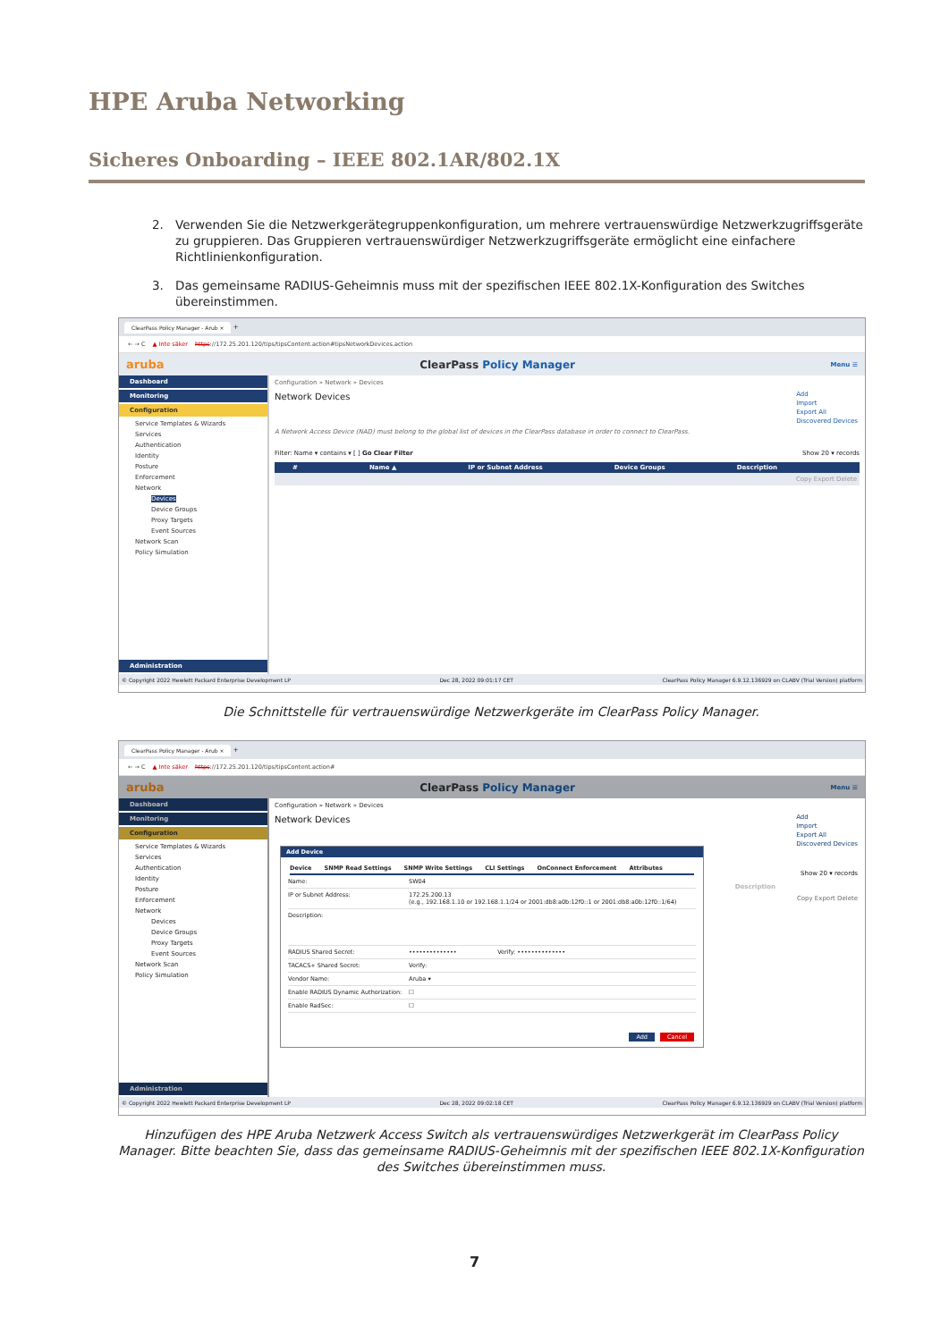HPE Aruba Networking
Sicheres Onboarding – IEEE 802.1AR/802.1X
2. Verwenden Sie die Netzwerkgerätegruppenkonfiguration, um mehrere vertrauenswürdige Netzwerkzugriffsgeräte zu gruppieren. Das Gruppieren vertrauenswürdiger Netzwerkzugriffsgeräte ermöglicht eine einfachere Richtlinienkonfiguration.
3. Das gemeinsame RADIUS-Geheimnis muss mit der spezifischen IEEE 802.1X-Konfiguration des Switches übereinstimmen.
ClearPass Policy Manager - Arub × +
← → C ▲ Inte säker https://172.25.201.120/tips/tipsContent.action#tipsNetworkDevices.action
aruba ClearPass Policy Manager Menu ☰
Dashboard
Monitoring
Configuration
Service Templates & Wizards
Services
Authentication
Identity
Posture
Enforcement
Network
Devices
Device Groups
Proxy Targets
Event Sources
Network Scan
Policy Simulation
Administration
Configuration » Network » Devices
Network Devices
Add
Import
Export All
Discovered Devices
A Network Access Device (NAD) must belong to the global list of devices in the ClearPass database in order to connect to ClearPass.
Filter: Name ▾ contains ▾ [ ] Go Clear Filter Show 20 ▾ records
# Name ▲ IP or Subnet Address Device Groups Description
Copy Export Delete
© Copyright 2022 Hewlett Packard Enterprise Development LP Dec 28, 2022 09:01:17 CET ClearPass Policy Manager 6.9.12.136929 on CLABV (Trial Version) platform
Die Schnittstelle für vertrauenswürdige Netzwerkgeräte im ClearPass Policy Manager.
ClearPass Policy Manager - Arub × +
← → C ▲ Inte säker https://172.25.201.120/tips/tipsContent.action#
aruba ClearPass Policy Manager Menu ☰
Dashboard
Monitoring
Configuration
Service Templates & Wizards
Services
Authentication
Identity
Posture
Enforcement
Network
Devices
Device Groups
Proxy Targets
Event Sources
Network Scan
Policy Simulation
Administration
Configuration » Network » Devices
Network Devices
Add
Import
Export All
Discovered Devices
Show 20 ▾ records
Description
Copy Export Delete
© Copyright 2022 Hewlett Packard Enterprise Development LP Dec 28, 2022 09:02:18 CET ClearPass Policy Manager 6.9.12.136929 on CLABV (Trial Version) platform
Add Device
Device SNMP Read Settings SNMP Write Settings CLI Settings OnConnect Enforcement Attributes
Name: SW04
IP or Subnet Address: 172.25.200.13
(e.g., 192.168.1.10 or 192.168.1.1/24 or 2001:db8:a0b:12f0::1 or 2001:db8:a0b:12f0::1/64)
Description:
RADIUS Shared Secret: •••••••••••••• Verify: ••••••••••••••
TACACS+ Shared Secret: Verify:
Vendor Name: Aruba ▾
Enable RADIUS Dynamic Authorization: ☐
Enable RadSec: ☐
Add Cancel
Hinzufügen des HPE Aruba Netzwerk Access Switch als vertrauenswürdiges Netzwerkgerät im ClearPass Policy Manager. Bitte beachten Sie, dass das gemeinsame RADIUS-Geheimnis mit der spezifischen IEEE 802.1X-Konfiguration des Switches übereinstimmen muss.
7